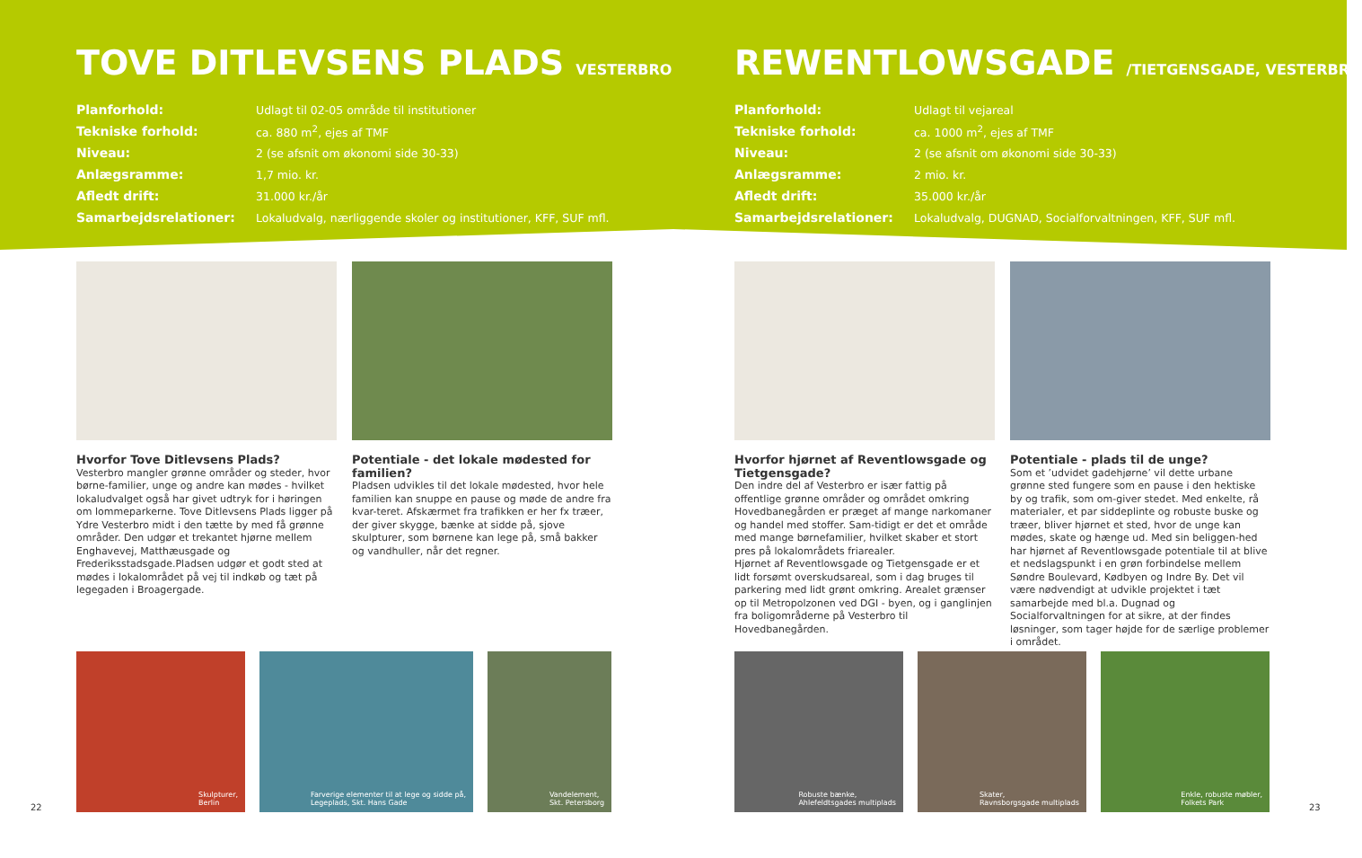TOVE DITLEVSENS PLADS VESTERBRO
| Planforhold: | Udlagt til 02-05 område til institutioner |
| Tekniske forhold: | ca. 880 m<sup>2</sup>, ejes af TMF |
| Niveau: | 2 (se afsnit om økonomi side 30-33) |
| Anlægsramme: | 1,7 mio. kr. |
| Afledt drift: | 31.000 kr./år |
| Samarbejdsrelationer: | Lokaludvalg, nærliggende skoler og institutioner, KFF, SUF mfl. |
Hvorfor Tove Ditlevsens Plads?
Vesterbro mangler grønne områder og steder, hvor børne-familier, unge og andre kan mødes - hvilket lokaludvalget også har givet udtryk for i høringen om lommeparkerne. Tove Ditlevsens Plads ligger på Ydre Vesterbro midt i den tætte by med få grønne områder. Den udgør et trekantet hjørne mellem Enghavevej, Matthæusgade og Frederiksstadsgade.Pladsen udgør et godt sted at mødes i lokalområdet på vej til indkøb og tæt på legegaden i Broagergade.
Potentiale - det lokale mødested for familien?
Pladsen udvikles til det lokale mødested, hvor hele familien kan snuppe en pause og møde de andre fra kvar-teret. Afskærmet fra trafikken er her fx træer, der giver skygge, bænke at sidde på, sjove skulpturer, som børnene kan lege på, små bakker og vandhuller, når det regner.
Skulpturer,
Berlin
Farverige elementer til at lege og sidde på,
Legeplads, Skt. Hans Gade
Vandelement,
Skt. Petersborg
22
REWENTLOWSGADE /TIETGENSGADE, VESTERBRO
| Planforhold: | Udlagt til vejareal |
| Tekniske forhold: | ca. 1000 m<sup>2</sup>, ejes af TMF |
| Niveau: | 2 (se afsnit om økonomi side 30-33) |
| Anlægsramme: | 2 mio. kr. |
| Afledt drift: | 35.000 kr./år |
| Samarbejdsrelationer: | Lokaludvalg, DUGNAD, Socialforvaltningen, KFF, SUF mfl. |
Hvorfor hjørnet af Reventlowsgade og Tietgensgade?
Den indre del af Vesterbro er især fattig på offentlige grønne områder og området omkring Hovedbanegården er præget af mange narkomaner og handel med stoffer. Sam-tidigt er det et område med mange børnefamilier, hvilket skaber et stort pres på lokalområdets friarealer.
Hjørnet af Reventlowsgade og Tietgensgade er et lidt forsømt overskudsareal, som i dag bruges til parkering med lidt grønt omkring. Arealet grænser op til Metropolzonen ved DGI - byen, og i ganglinjen fra boligområderne på Vesterbro til Hovedbanegården.
Potentiale - plads til de unge?
Som et ’udvidet gadehjørne’ vil dette urbane grønne sted fungere som en pause i den hektiske by og trafik, som om-giver stedet. Med enkelte, rå materialer, et par siddeplinte og robuste buske og træer, bliver hjørnet et sted, hvor de unge kan mødes, skate og hænge ud. Med sin beliggen-hed har hjørnet af Reventlowsgade potentiale til at blive et nedslagspunkt i en grøn forbindelse mellem Søndre Boulevard, Kødbyen og Indre By. Det vil være nødvendigt at udvikle projektet i tæt samarbejde med bl.a. Dugnad og Socialforvaltningen for at sikre, at der findes løsninger, som tager højde for de særlige problemer i området.
Robuste bænke,
Ahlefeldtsgades multiplads
Skater,
Ravnsborgsgade multiplads
Enkle, robuste møbler,
Folkets Park
23